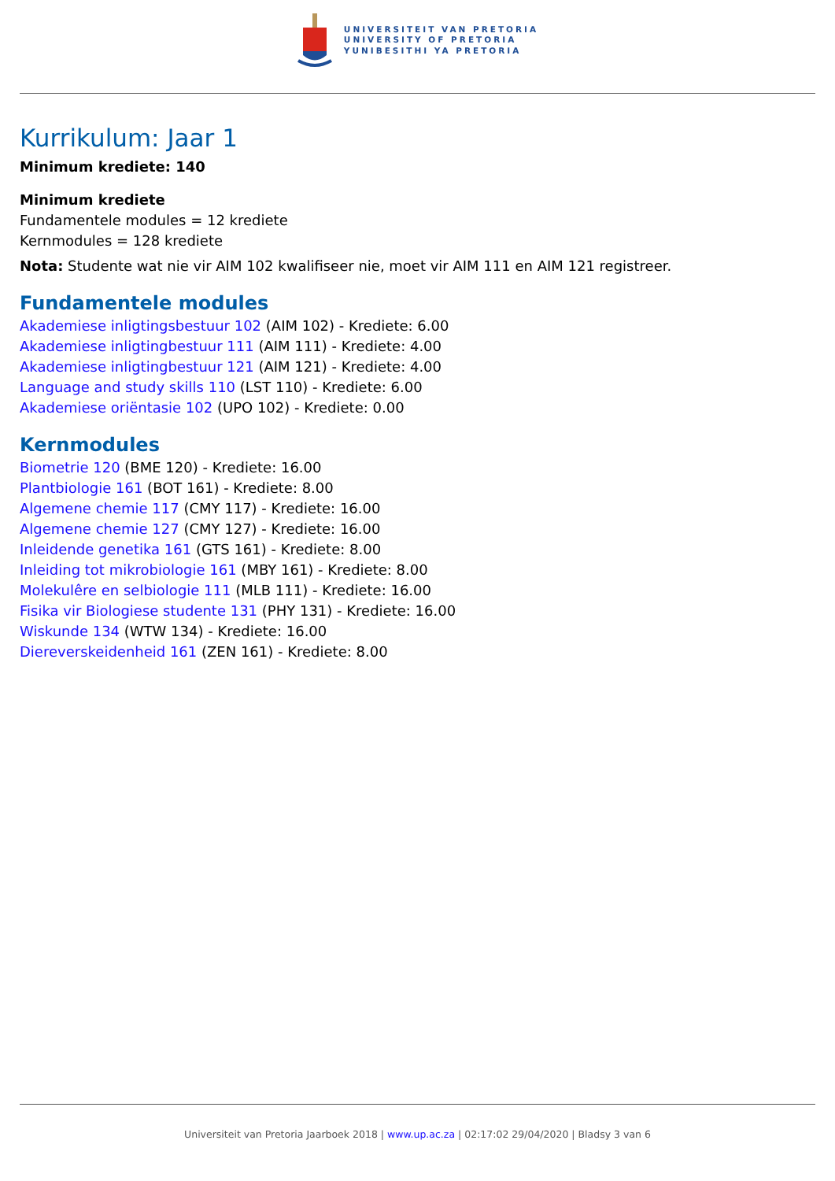UNIVERSITEIT VAN PRETORIA
UNIVERSITY OF PRETORIA
YUNIBESITHI YA PRETORIA
Kurrikulum: Jaar 1
Minimum krediete: 140
Minimum krediete
Fundamentele modules = 12 krediete
Kernmodules = 128 krediete
Nota: Studente wat nie vir AIM 102 kwalifiseer nie, moet vir AIM 111 en AIM 121 registreer.
Fundamentele modules
Akademiese inligtingsbestuur 102 (AIM 102) - Krediete: 6.00
Akademiese inligtingbestuur 111 (AIM 111) - Krediete: 4.00
Akademiese inligtingbestuur 121 (AIM 121) - Krediete: 4.00
Language and study skills 110 (LST 110) - Krediete: 6.00
Akademiese oriëntasie 102 (UPO 102) - Krediete: 0.00
Kernmodules
Biometrie 120 (BME 120) - Krediete: 16.00
Plantbiologie 161 (BOT 161) - Krediete: 8.00
Algemene chemie 117 (CMY 117) - Krediete: 16.00
Algemene chemie 127 (CMY 127) - Krediete: 16.00
Inleidende genetika 161 (GTS 161) - Krediete: 8.00
Inleiding tot mikrobiologie 161 (MBY 161) - Krediete: 8.00
Molekulêre en selbiologie 111 (MLB 111) - Krediete: 16.00
Fisika vir Biologiese studente 131 (PHY 131) - Krediete: 16.00
Wiskunde 134 (WTW 134) - Krediete: 16.00
Diereverskeidenheid 161 (ZEN 161) - Krediete: 8.00
Universiteit van Pretoria Jaarboek 2018 | www.up.ac.za | 02:17:02 29/04/2020 | Bladsy 3 van 6